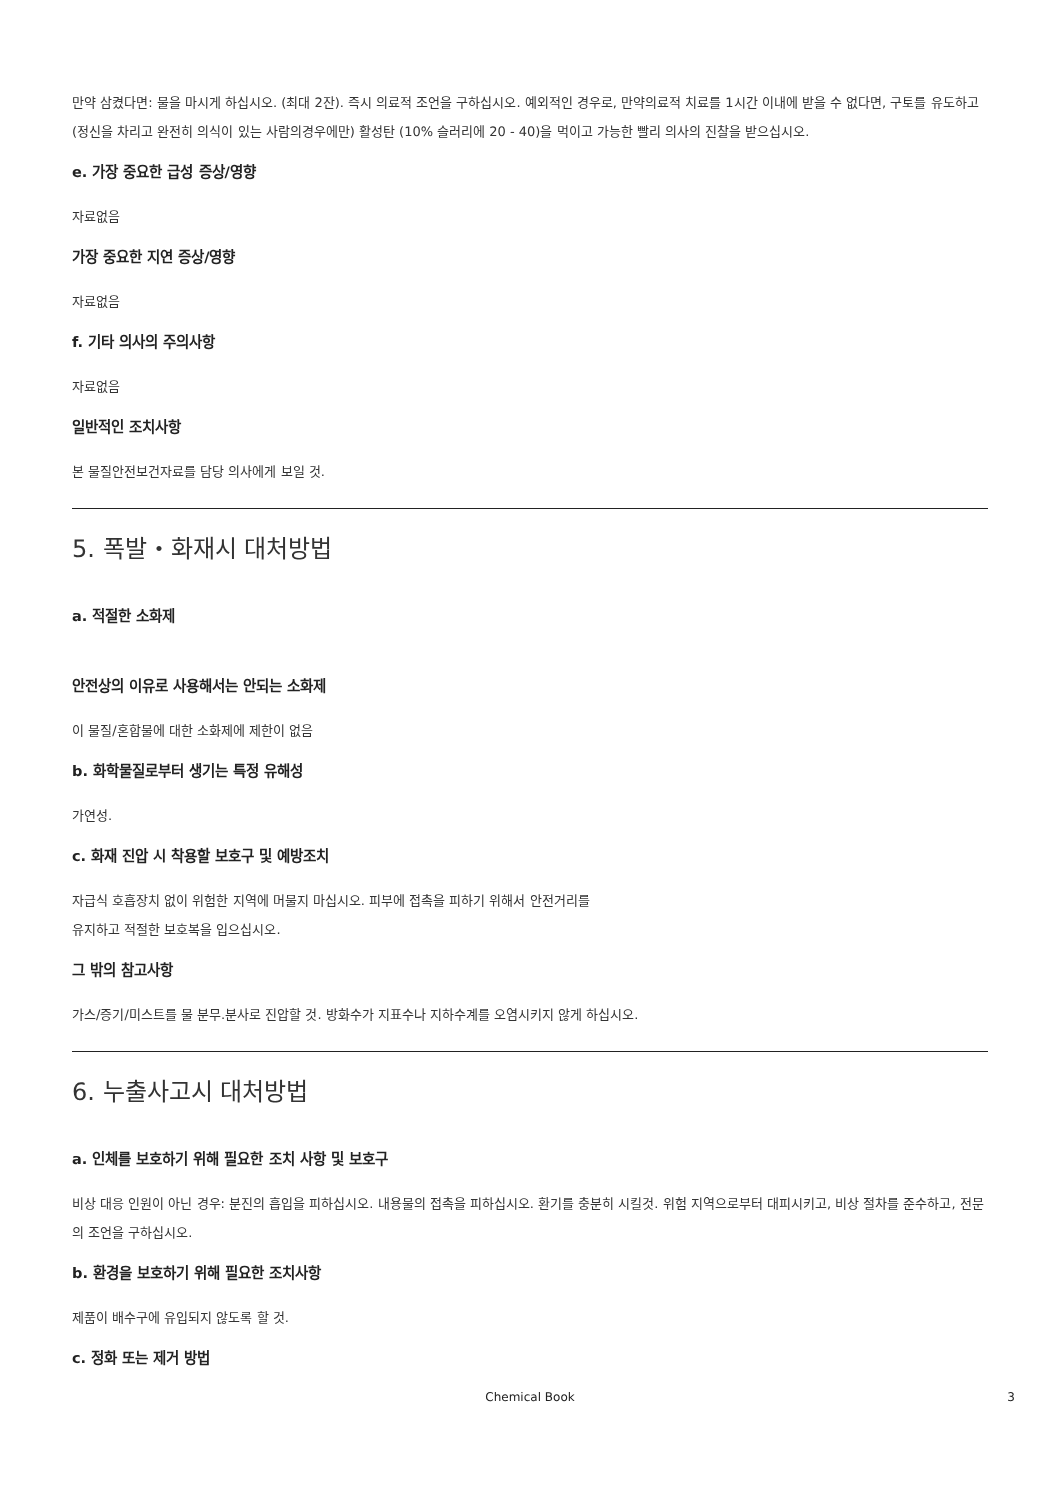만약 삼켰다면: 물을 마시게 하십시오. (최대 2잔). 즉시 의료적 조언을 구하십시오. 예외적인 경우로, 만약의료적 치료를 1시간 이내에 받을 수 없다면, 구토를 유도하고 (정신을 차리고 완전히 의식이 있는 사람의경우에만) 활성탄 (10% 슬러리에 20 - 40)을 먹이고 가능한 빨리 의사의 진찰을 받으십시오.
e. 가장 중요한 급성 증상/영향
자료없음
가장 중요한 지연 증상/영향
자료없음
f. 기타 의사의 주의사항
자료없음
일반적인 조치사항
본 물질안전보건자료를 담당 의사에게 보일 것.
5. 폭발・화재시 대처방법
a. 적절한 소화제
안전상의 이유로 사용해서는 안되는 소화제
이 물질/혼합물에 대한 소화제에 제한이 없음
b. 화학물질로부터 생기는 특정 유해성
가연성.
c. 화재 진압 시 착용할 보호구 및 예방조치
자급식 호흡장치 없이 위험한 지역에 머물지 마십시오. 피부에 접촉을 피하기 위해서 안전거리를
유지하고 적절한 보호복을 입으십시오.
그 밖의 참고사항
가스/증기/미스트를 물 분무.분사로 진압할 것. 방화수가 지표수나 지하수계를 오염시키지 않게 하십시오.
6. 누출사고시 대처방법
a. 인체를 보호하기 위해 필요한 조치 사항 및 보호구
비상 대응 인원이 아닌 경우: 분진의 흡입을 피하십시오. 내용물의 접촉을 피하십시오. 환기를 충분히 시킬것. 위험 지역으로부터 대피시키고, 비상 절차를 준수하고, 전문의 조언을 구하십시오.
b. 환경을 보호하기 위해 필요한 조치사항
제품이 배수구에 유입되지 않도록 할 것.
c. 정화 또는 제거 방법
Chemical Book 3